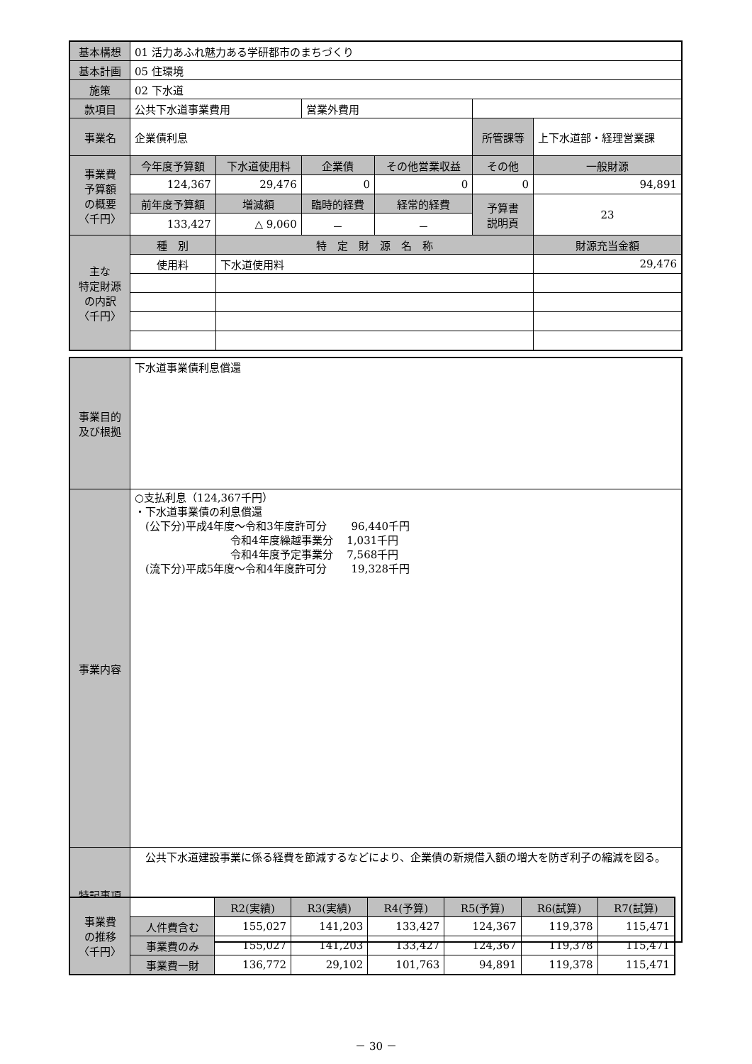| 基本構想 | 01 活力あふれ魅力ある学研都市のまちづくり | | | | | | |
| 基本計画 | 05 住環境 | | | | | | |
| 施策 | 02 下水道 | | | | | | |
| 款項目 | 公共下水道事業費用 | | 営業外費用 | | | | |
| 事業名 | 企業債利息 | | | | 所管課等 | 上下水道部・経理営業課 | |
| 事業費 予算額 の概要 〈千円〉 | 今年度予算額 | 下水道使用料 | 企業債 | その他営業収益 | その他 | 一般財源 | |
| | 124,367 | 29,476 | 0 | 0 | 0 | 94,891 | |
| | 前年度予算額 | 増減額 | 臨時的経費 | 経常的経費 | 予算書 説明頁 | 23 | |
| | 133,427 | △ 9,060 | － | － | | | |
| 主な 特定財源 の内訳 〈千円〉 | 種 別 | 特 定 財 源 名 称 | | | | | 財源充当金額 |
| | 使用料 | 下水道使用料 | | | | | 29,476 |
| 事業目的 及び根拠 | 下水道事業債利息償還 |
| 事業内容 | ○支払利息（124,367千円） ・下水道事業債の利息償還 (公下分)平成4年度～令和3年度許可分 96,440千円 令和4年度繰越事業分 1,031千円 令和4年度予定事業分 7,568千円 (流下分)平成5年度～令和4年度許可分 19,328千円 |
| 特記事項 | 公共下水道建設事業に係る経費を節減するなどにより、企業債の新規借入額の増大を防ぎ利子の縮減を図る。 |
| 事業費 の推移 〈千円〉 | | R2(実績) | R3(実績) | R4(予算) | R5(予算) | R6(試算) | R7(試算) |
| | 人件費含む | 155,027 | 141,203 | 133,427 | 124,367 | 119,378 | 115,471 |
| | 事業費のみ | 155,027 | 141,203 | 133,427 | 124,367 | 119,378 | 115,471 |
| | 事業費一財 | 136,772 | 29,102 | 101,763 | 94,891 | 119,378 | 115,471 |
－ 30 －